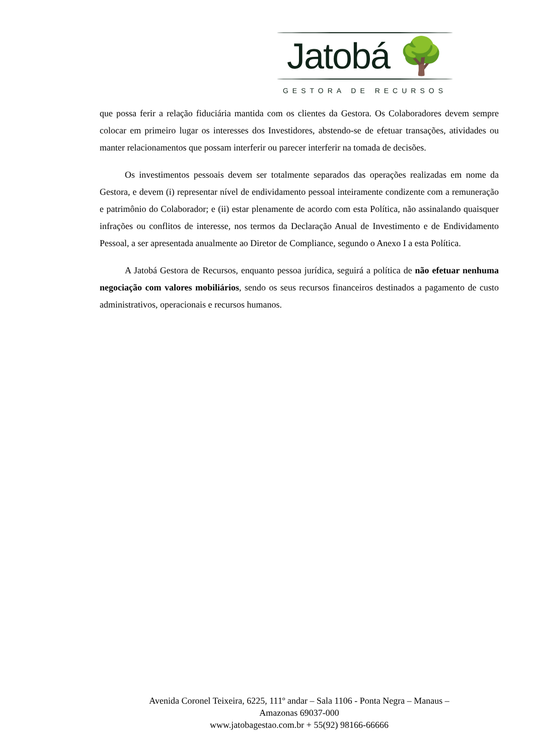Jatobá 🌳
GESTORA DE RECURSOS
que possa ferir a relação fiduciária mantida com os clientes da Gestora. Os Colaboradores devem sempre colocar em primeiro lugar os interesses dos Investidores, abstendo-se de efetuar transações, atividades ou manter relacionamentos que possam interferir ou parecer interferir na tomada de decisões.
Os investimentos pessoais devem ser totalmente separados das operações realizadas em nome da Gestora, e devem (i) representar nível de endividamento pessoal inteiramente condizente com a remuneração e patrimônio do Colaborador; e (ii) estar plenamente de acordo com esta Política, não assinalando quaisquer infrações ou conflitos de interesse, nos termos da Declaração Anual de Investimento e de Endividamento Pessoal, a ser apresentada anualmente ao Diretor de Compliance, segundo o Anexo I a esta Política.
A Jatobá Gestora de Recursos, enquanto pessoa jurídica, seguirá a política de não efetuar nenhuma negociação com valores mobiliários, sendo os seus recursos financeiros destinados a pagamento de custo administrativos, operacionais e recursos humanos.
Avenida Coronel Teixeira, 6225, 111º andar – Sala 1106 - Ponta Negra – Manaus –
Amazonas 69037-000
www.jatobagestao.com.br + 55(92) 98166-66666